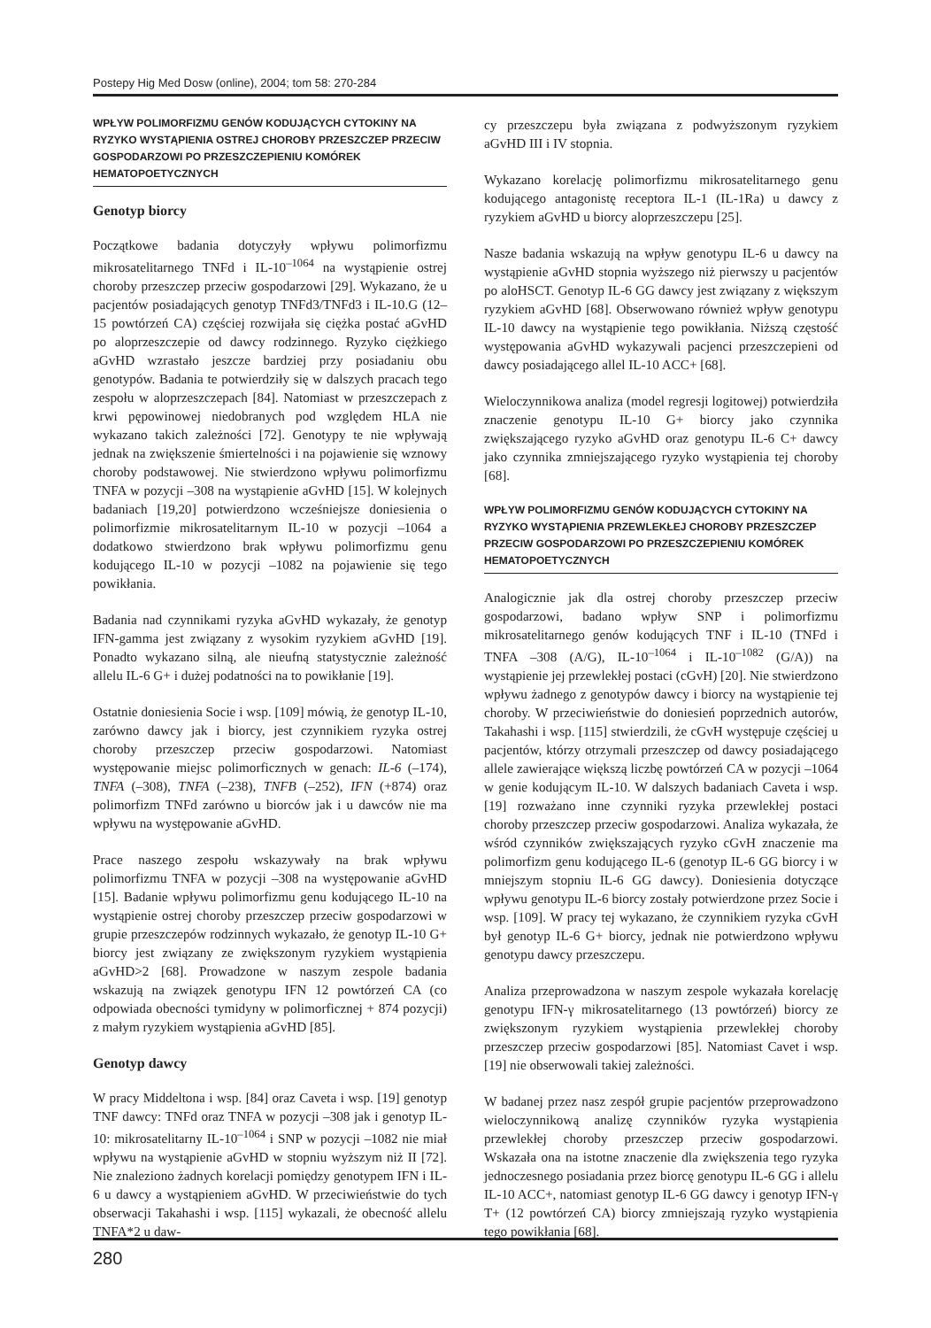Postepy Hig Med Dosw (online), 2004; tom 58: 270-284
WPŁYW POLIMORFIZMU GENÓW KODUJĄCYCH CYTOKINY NA RYZYKO WYSTĄPIENIA OSTREJ CHOROBY PRZESZCZEP PRZECIW GOSPODARZOWI PO PRZESZCZEPIENIU KOMÓREK HEMATOPOETYCZNYCH
Genotyp biorcy
Początkowe badania dotyczyły wpływu polimorfizmu mikrosatelitarnego TNFd i IL-10<sup>–1064</sup> na wystąpienie ostrej choroby przeszczep przeciw gospodarzowi [29]. Wykazano, że u pacjentów posiadających genotyp TNFd3/TNFd3 i IL-10.G (12–15 powtórzeń CA) częściej rozwijała się ciężka postać aGvHD po aloprzeszczepie od dawcy rodzinnego. Ryzyko ciężkiego aGvHD wzrastało jeszcze bardziej przy posiadaniu obu genotypów. Badania te potwierdziły się w dalszych pracach tego zespołu w aloprzeszczepach [84]. Natomiast w przeszczepach z krwi pępowinowej niedobranych pod względem HLA nie wykazano takich zależności [72]. Genotypy te nie wpływają jednak na zwiększenie śmiertelności i na pojawienie się wznowy choroby podstawowej. Nie stwierdzono wpływu polimorfizmu TNFA w pozycji –308 na wystąpienie aGvHD [15]. W kolejnych badaniach [19,20] potwierdzono wcześniejsze doniesienia o polimorfizmie mikrosatelitarnym IL-10 w pozycji –1064 a dodatkowo stwierdzono brak wpływu polimorfizmu genu kodującego IL-10 w pozycji –1082 na pojawienie się tego powikłania.
Badania nad czynnikami ryzyka aGvHD wykazały, że genotyp IFN-gamma jest związany z wysokim ryzykiem aGvHD [19]. Ponadto wykazano silną, ale nieufną statystycznie zależność allelu IL-6 G+ i dużej podatności na to powikłanie [19].
Ostatnie doniesienia Socie i wsp. [109] mówią, że genotyp IL-10, zarówno dawcy jak i biorcy, jest czynnikiem ryzyka ostrej choroby przeszczep przeciw gospodarzowi. Natomiast występowanie miejsc polimorficznych w genach: IL-6 (–174), TNFA (–308), TNFA (–238), TNFB (–252), IFN (+874) oraz polimorfizm TNFd zarówno u biorców jak i u dawców nie ma wpływu na występowanie aGvHD.
Prace naszego zespołu wskazywały na brak wpływu polimorfizmu TNFA w pozycji –308 na występowanie aGvHD [15]. Badanie wpływu polimorfizmu genu kodującego IL-10 na wystąpienie ostrej choroby przeszczep przeciw gospodarzowi w grupie przeszczepów rodzinnych wykazało, że genotyp IL-10 G+ biorcy jest związany ze zwiększonym ryzykiem wystąpienia aGvHD>2 [68]. Prowadzone w naszym zespole badania wskazują na związek genotypu IFN 12 powtórzeń CA (co odpowiada obecności tymidyny w polimorficznej + 874 pozycji) z małym ryzykiem wystąpienia aGvHD [85].
Genotyp dawcy
W pracy Middeltona i wsp. [84] oraz Caveta i wsp. [19] genotyp TNF dawcy: TNFd oraz TNFA w pozycji –308 jak i genotyp IL-10: mikrosatelitarny IL-10<sup>–1064</sup> i SNP w pozycji –1082 nie miał wpływu na wystąpienie aGvHD w stopniu wyższym niż II [72]. Nie znaleziono żadnych korelacji pomiędzy genotypem IFN i IL-6 u dawcy a wystąpieniem aGvHD. W przeciwieństwie do tych obserwacji Takahashi i wsp. [115] wykazali, że obecność allelu TNFA*2 u daw-
cy przeszczepu była związana z podwyższonym ryzykiem aGvHD III i IV stopnia.
Wykazano korelację polimorfizmu mikrosatelitarnego genu kodującego antagonistę receptora IL-1 (IL-1Ra) u dawcy z ryzykiem aGvHD u biorcy aloprzeszczepu [25].
Nasze badania wskazują na wpływ genotypu IL-6 u dawcy na wystąpienie aGvHD stopnia wyższego niż pierwszy u pacjentów po aloHSCT. Genotyp IL-6 GG dawcy jest związany z większym ryzykiem aGvHD [68]. Obserwowano również wpływ genotypu IL-10 dawcy na wystąpienie tego powikłania. Niższą częstość występowania aGvHD wykazywali pacjenci przeszczepieni od dawcy posiadającego allel IL-10 ACC+ [68].
Wieloczynnikowa analiza (model regresji logitowej) potwierdziła znaczenie genotypu IL-10 G+ biorcy jako czynnika zwiększającego ryzyko aGvHD oraz genotypu IL-6 C+ dawcy jako czynnika zmniejszającego ryzyko wystąpienia tej choroby [68].
WPŁYW POLIMORFIZMU GENÓW KODUJĄCYCH CYTOKINY NA RYZYKO WYSTĄPIENIA PRZEWLEKŁEJ CHOROBY PRZESZCZEP PRZECIW GOSPODARZOWI PO PRZESZCZEPIENIU KOMÓREK HEMATOPOETYCZNYCH
Analogicznie jak dla ostrej choroby przeszczep przeciw gospodarzowi, badano wpływ SNP i polimorfizmu mikrosatelitarnego genów kodujących TNF i IL-10 (TNFd i TNFA –308 (A/G), IL-10<sup>–1064</sup> i IL-10<sup>–1082</sup> (G/A)) na wystąpienie jej przewlekłej postaci (cGvH) [20]. Nie stwierdzono wpływu żadnego z genotypów dawcy i biorcy na wystąpienie tej choroby. W przeciwieństwie do doniesień poprzednich autorów, Takahashi i wsp. [115] stwierdzili, że cGvH występuje częściej u pacjentów, którzy otrzymali przeszczep od dawcy posiadającego allele zawierające większą liczbę powtórzeń CA w pozycji –1064 w genie kodującym IL-10. W dalszych badaniach Caveta i wsp. [19] rozważano inne czynniki ryzyka przewlekłej postaci choroby przeszczep przeciw gospodarzowi. Analiza wykazała, że wśród czynników zwiększających ryzyko cGvH znaczenie ma polimorfizm genu kodującego IL-6 (genotyp IL-6 GG biorcy i w mniejszym stopniu IL-6 GG dawcy). Doniesienia dotyczące wpływu genotypu IL-6 biorcy zostały potwierdzone przez Socie i wsp. [109]. W pracy tej wykazano, że czynnikiem ryzyka cGvH był genotyp IL-6 G+ biorcy, jednak nie potwierdzono wpływu genotypu dawcy przeszczepu.
Analiza przeprowadzona w naszym zespole wykazała korelację genotypu IFN-γ mikrosatelitarnego (13 powtórzeń) biorcy ze zwiększonym ryzykiem wystąpienia przewlekłej choroby przeszczep przeciw gospodarzowi [85]. Natomiast Cavet i wsp. [19] nie obserwowali takiej zależności.
W badanej przez nasz zespół grupie pacjentów przeprowadzono wieloczynnikową analizę czynników ryzyka wystąpienia przewlekłej choroby przeszczep przeciw gospodarzowi. Wskazała ona na istotne znaczenie dla zwiększenia tego ryzyka jednoczesnego posiadania przez biorcę genotypu IL-6 GG i allelu IL-10 ACC+, natomiast genotyp IL-6 GG dawcy i genotyp IFN-γ T+ (12 powtórzeń CA) biorcy zmniejszają ryzyko wystąpienia tego powikłania [68].
280